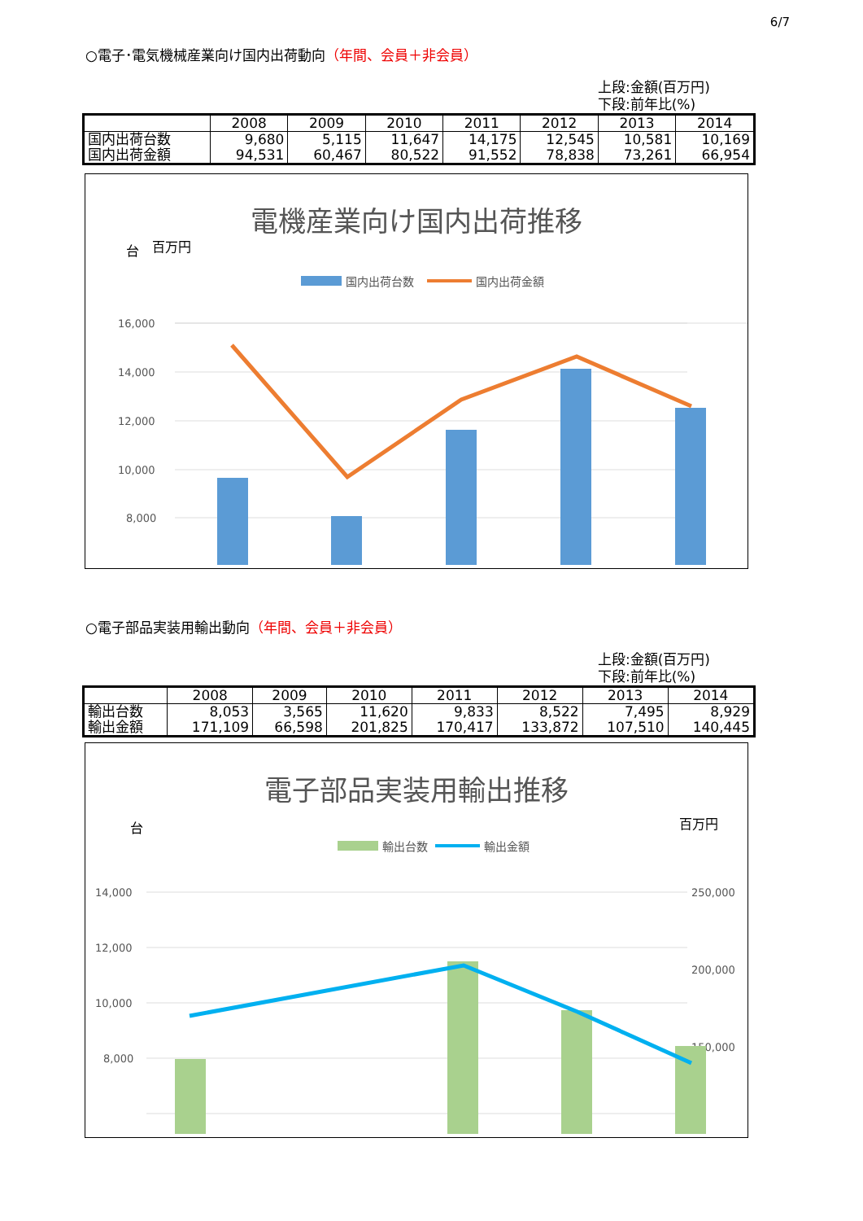6/7
○電子･電気機械産業向け国内出荷動向（年間、会員＋非会員）
上段:金額(百万円)
下段:前年比(%)
| | 2008 | 2009 | 2010 | 2011 | 2012 | 2013 | 2014 |
| --- | --- | --- | --- | --- | --- | --- | --- |
| 国内出荷台数 国内出荷金額 | 9,680 94,531 | 5,115 60,467 | 11,647 80,522 | 14,175 91,552 | 12,545 78,838 | 10,581 73,261 | 10,169 66,954 |
電機産業向け国内出荷推移
台
百万円
国内出荷台数
国内出荷金額
16,000
14,000
12,000
10,000
8,000
x
x
x
x
.
.
.
.
○電子部品実装用輸出動向（年間、会員＋非会員）
上段:金額(百万円)
下段:前年比(%)
| | 2008 | 2009 | 2010 | 2011 | 2012 | 2013 | 2014 |
| --- | --- | --- | --- | --- | --- | --- | --- |
| 輸出台数 輸出金額 | 8,053 171,109 | 3,565 66,598 | 11,620 201,825 | 9,833 170,417 | 8,522 133,872 | 7,495 107,510 | 8,929 140,445 |
電子部品実装用輸出推移
台
百万円
輸出台数
輸出金額
14,000
12,000
10,000
8,000
250,000
200,000
150,000